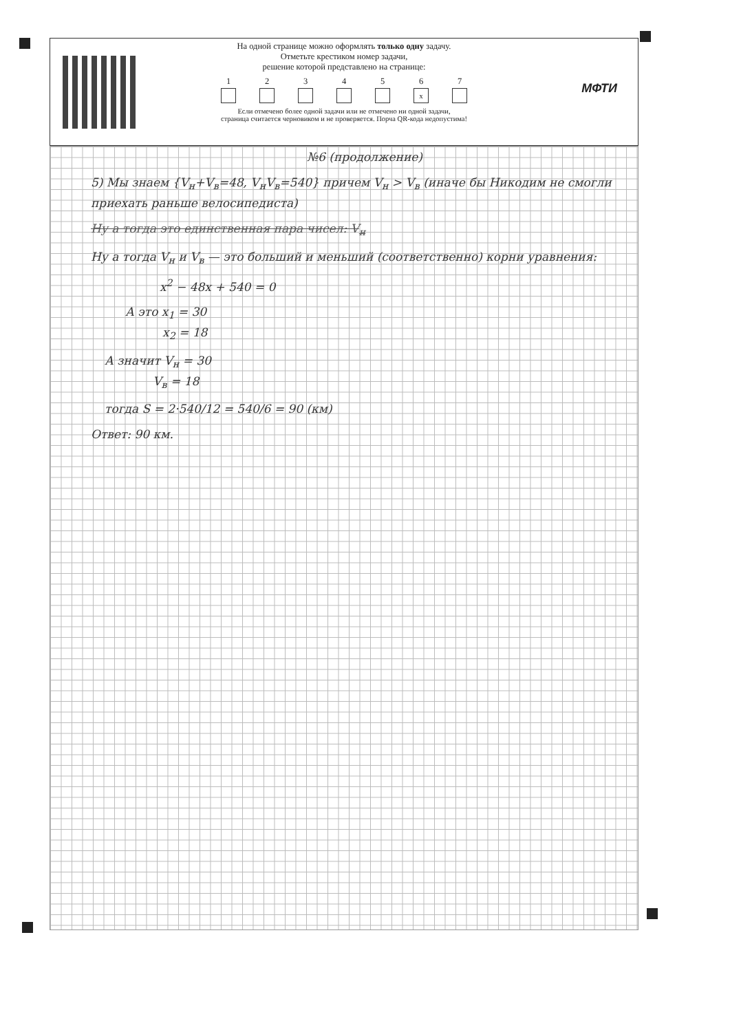На одной странице можно оформлять только одну задачу.
Отметьте крестиком номер задачи,
решение которой представлено на странице:
1 2 3 4 5 6
x
7
Если отмечено более одной задачи или не отмечено ни одной задачи,
страница считается черновиком и не проверяется. Порча QR-кода недопустима!
МФТИ
№6 (продолжение)
5) Мы знаем {V<sub>н</sub>+V<sub>в</sub>=48, V<sub>н</sub>V<sub>в</sub>=540} причем V<sub>н</sub> > V<sub>в</sub> (иначе бы Никодим не смогли приехать раньше велосипедиста)
Ну а тогда это единственная пара чисел: V<sub>н</sub>
Ну а тогда V<sub>н</sub> и V<sub>в</sub> — это больший и меньший (соответственно) корни уравнения:
x<sup>2</sup> − 48x + 540 = 0
А это x<sub>1</sub> = 30
x<sub>2</sub> = 18
А значит V<sub>н</sub> = 30
V<sub>в</sub> = 18
тогда S = 2·540/12 = 540/6 = 90 (км)
Ответ: 90 км.